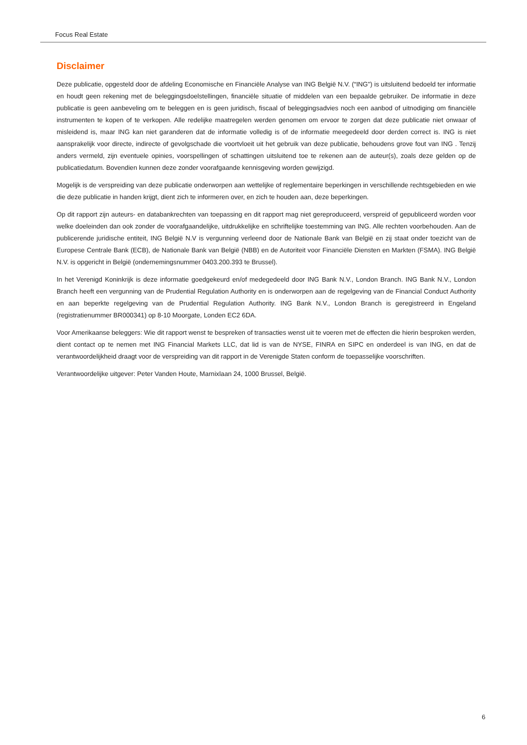Focus Real Estate
Disclaimer
Deze publicatie, opgesteld door de afdeling Economische en Financiële Analyse van ING België N.V. (“ING") is uitsluitend bedoeld ter informatie en houdt geen rekening met de beleggingsdoelstellingen, financiële situatie of middelen van een bepaalde gebruiker. De informatie in deze publicatie is geen aanbeveling om te beleggen en is geen juridisch, fiscaal of beleggingsadvies noch een aanbod of uitnodiging om financiële instrumenten te kopen of te verkopen. Alle redelijke maatregelen werden genomen om ervoor te zorgen dat deze publicatie niet onwaar of misleidend is, maar ING kan niet garanderen dat de informatie volledig is of de informatie meegedeeld door derden correct is. ING is niet aansprakelijk voor directe, indirecte of gevolgschade die voortvloeit uit het gebruik van deze publicatie, behoudens grove fout van ING . Tenzij anders vermeld, zijn eventuele opinies, voorspellingen of schattingen uitsluitend toe te rekenen aan de auteur(s), zoals deze gelden op de publicatiedatum. Bovendien kunnen deze zonder voorafgaande kennisgeving worden gewijzigd.
Mogelijk is de verspreiding van deze publicatie onderworpen aan wettelijke of reglementaire beperkingen in verschillende rechtsgebieden en wie die deze publicatie in handen krijgt, dient zich te informeren over, en zich te houden aan, deze beperkingen.
Op dit rapport zijn auteurs- en databankrechten van toepassing en dit rapport mag niet gereproduceerd, verspreid of gepubliceerd worden voor welke doeleinden dan ook zonder de voorafgaandelijke, uitdrukkelijke en schriftelijke toestemming van ING. Alle rechten voorbehouden. Aan de publicerende juridische entiteit, ING België N.V is vergunning verleend door de Nationale Bank van België en zij staat onder toezicht van de Europese Centrale Bank (ECB), de Nationale Bank van België (NBB) en de Autoriteit voor Financiële Diensten en Markten (FSMA). ING België N.V. is opgericht in België (ondernemingsnummer 0403.200.393 te Brussel).
In het Verenigd Koninkrijk is deze informatie goedgekeurd en/of medegedeeld door ING Bank N.V., London Branch. ING Bank N.V., London Branch heeft een vergunning van de Prudential Regulation Authority en is onderworpen aan de regelgeving van de Financial Conduct Authority en aan beperkte regelgeving van de Prudential Regulation Authority. ING Bank N.V., London Branch is geregistreerd in Engeland (registratienummer BR000341) op 8-10 Moorgate, Londen EC2 6DA.
Voor Amerikaanse beleggers: Wie dit rapport wenst te bespreken of transacties wenst uit te voeren met de effecten die hierin besproken werden, dient contact op te nemen met ING Financial Markets LLC, dat lid is van de NYSE, FINRA en SIPC en onderdeel is van ING, en dat de verantwoordelijkheid draagt voor de verspreiding van dit rapport in de Verenigde Staten conform de toepasselijke voorschriften.
Verantwoordelijke uitgever: Peter Vanden Houte, Marnixlaan 24, 1000 Brussel, België.
6